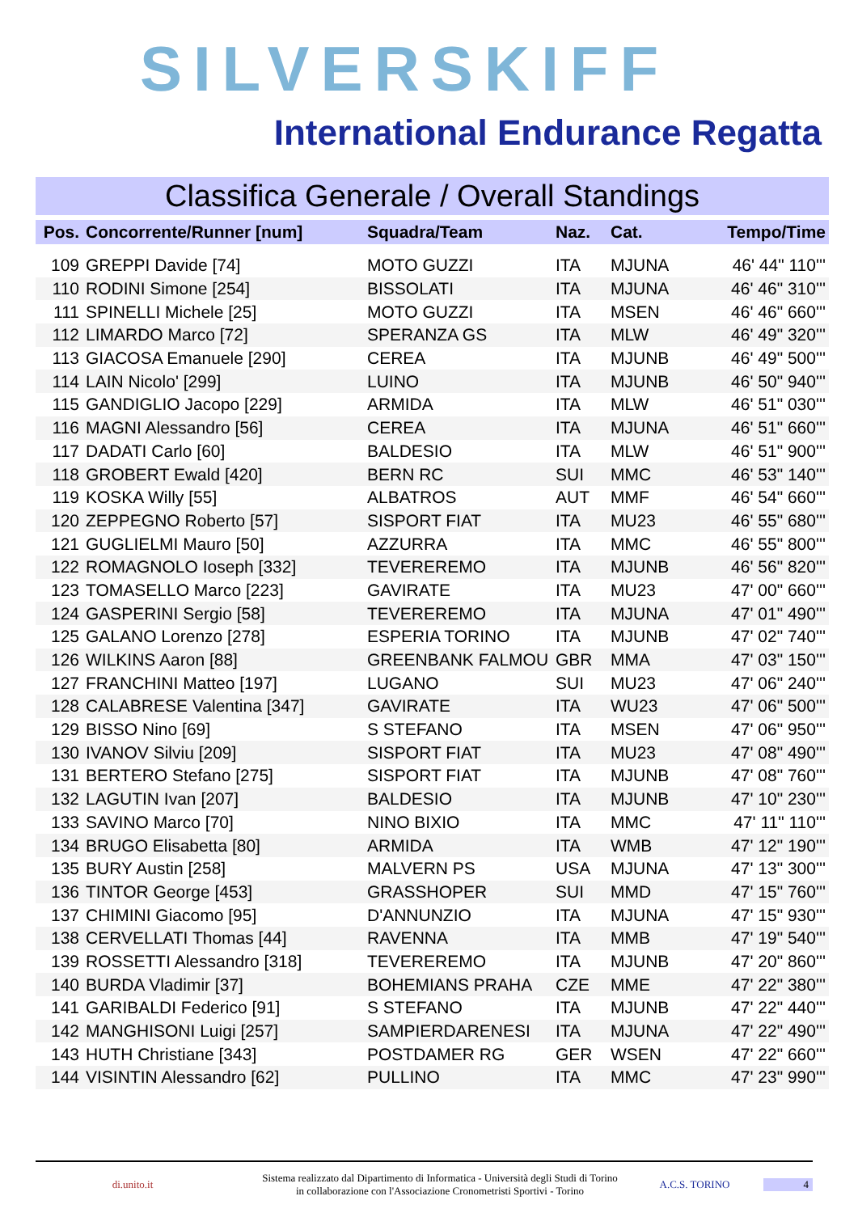SILVERSKIFF
International Endurance Regatta
Classifica Generale / Overall Standings
| Pos. | Concorrente/Runner [num] | Squadra/Team | Naz. | Cat. | Tempo/Time |
| --- | --- | --- | --- | --- | --- |
| 109 | GREPPI Davide [74] | MOTO GUZZI | ITA | MJUNA | 46' 44" 110''' |
| 110 | RODINI Simone [254] | BISSOLATI | ITA | MJUNA | 46' 46" 310''' |
| 111 | SPINELLI Michele [25] | MOTO GUZZI | ITA | MSEN | 46' 46" 660''' |
| 112 | LIMARDO Marco [72] | SPERANZA GS | ITA | MLW | 46' 49" 320''' |
| 113 | GIACOSA Emanuele [290] | CEREA | ITA | MJUNB | 46' 49" 500''' |
| 114 | LAIN Nicolo' [299] | LUINO | ITA | MJUNB | 46' 50" 940''' |
| 115 | GANDIGLIO Jacopo [229] | ARMIDA | ITA | MLW | 46' 51" 030''' |
| 116 | MAGNI Alessandro [56] | CEREA | ITA | MJUNA | 46' 51" 660''' |
| 117 | DADATI Carlo [60] | BALDESIO | ITA | MLW | 46' 51" 900''' |
| 118 | GROBERT Ewald [420] | BERN RC | SUI | MMC | 46' 53" 140''' |
| 119 | KOSKA Willy [55] | ALBATROS | AUT | MMF | 46' 54" 660''' |
| 120 | ZEPPEGNO Roberto [57] | SISPORT FIAT | ITA | MU23 | 46' 55" 680''' |
| 121 | GUGLIELMI Mauro [50] | AZZURRA | ITA | MMC | 46' 55" 800''' |
| 122 | ROMAGNOLO Ioseph [332] | TEVEREREMO | ITA | MJUNB | 46' 56" 820''' |
| 123 | TOMASELLO Marco [223] | GAVIRATE | ITA | MU23 | 47' 00" 660''' |
| 124 | GASPERINI Sergio [58] | TEVEREREMO | ITA | MJUNA | 47' 01" 490''' |
| 125 | GALANO Lorenzo [278] | ESPERIA TORINO | ITA | MJUNB | 47' 02" 740''' |
| 126 | WILKINS Aaron [88] | GREENBANK FALMOU | GBR | MMA | 47' 03" 150''' |
| 127 | FRANCHINI Matteo [197] | LUGANO | SUI | MU23 | 47' 06" 240''' |
| 128 | CALABRESE Valentina [347] | GAVIRATE | ITA | WU23 | 47' 06" 500''' |
| 129 | BISSO Nino [69] | S STEFANO | ITA | MSEN | 47' 06" 950''' |
| 130 | IVANOV Silviu [209] | SISPORT FIAT | ITA | MU23 | 47' 08" 490''' |
| 131 | BERTERO Stefano [275] | SISPORT FIAT | ITA | MJUNB | 47' 08" 760''' |
| 132 | LAGUTIN Ivan [207] | BALDESIO | ITA | MJUNB | 47' 10" 230''' |
| 133 | SAVINO Marco [70] | NINO BIXIO | ITA | MMC | 47' 11" 110''' |
| 134 | BRUGO Elisabetta [80] | ARMIDA | ITA | WMB | 47' 12" 190''' |
| 135 | BURY Austin [258] | MALVERN PS | USA | MJUNA | 47' 13" 300''' |
| 136 | TINTOR George [453] | GRASSHOPER | SUI | MMD | 47' 15" 760''' |
| 137 | CHIMINI Giacomo [95] | D'ANNUNZIO | ITA | MJUNA | 47' 15" 930''' |
| 138 | CERVELLATI Thomas [44] | RAVENNA | ITA | MMB | 47' 19" 540''' |
| 139 | ROSSETTI Alessandro [318] | TEVEREREMO | ITA | MJUNB | 47' 20" 860''' |
| 140 | BURDA Vladimir [37] | BOHEMIANS PRAHA | CZE | MME | 47' 22" 380''' |
| 141 | GARIBALDI Federico [91] | S STEFANO | ITA | MJUNB | 47' 22" 440''' |
| 142 | MANGHISONI Luigi [257] | SAMPIERDARENESI | ITA | MJUNA | 47' 22" 490''' |
| 143 | HUTH Christiane [343] | POSTDAMER RG | GER | WSEN | 47' 22" 660''' |
| 144 | VISINTIN Alessandro [62] | PULLINO | ITA | MMC | 47' 23" 990''' |
di.unito.it
Sistema realizzato dal Dipartimento di Informatica - Università degli Studi di Torino
in collaborazione con l'Associazione Cronometristi Sportivi - Torino
A.C.S. TORINO 4